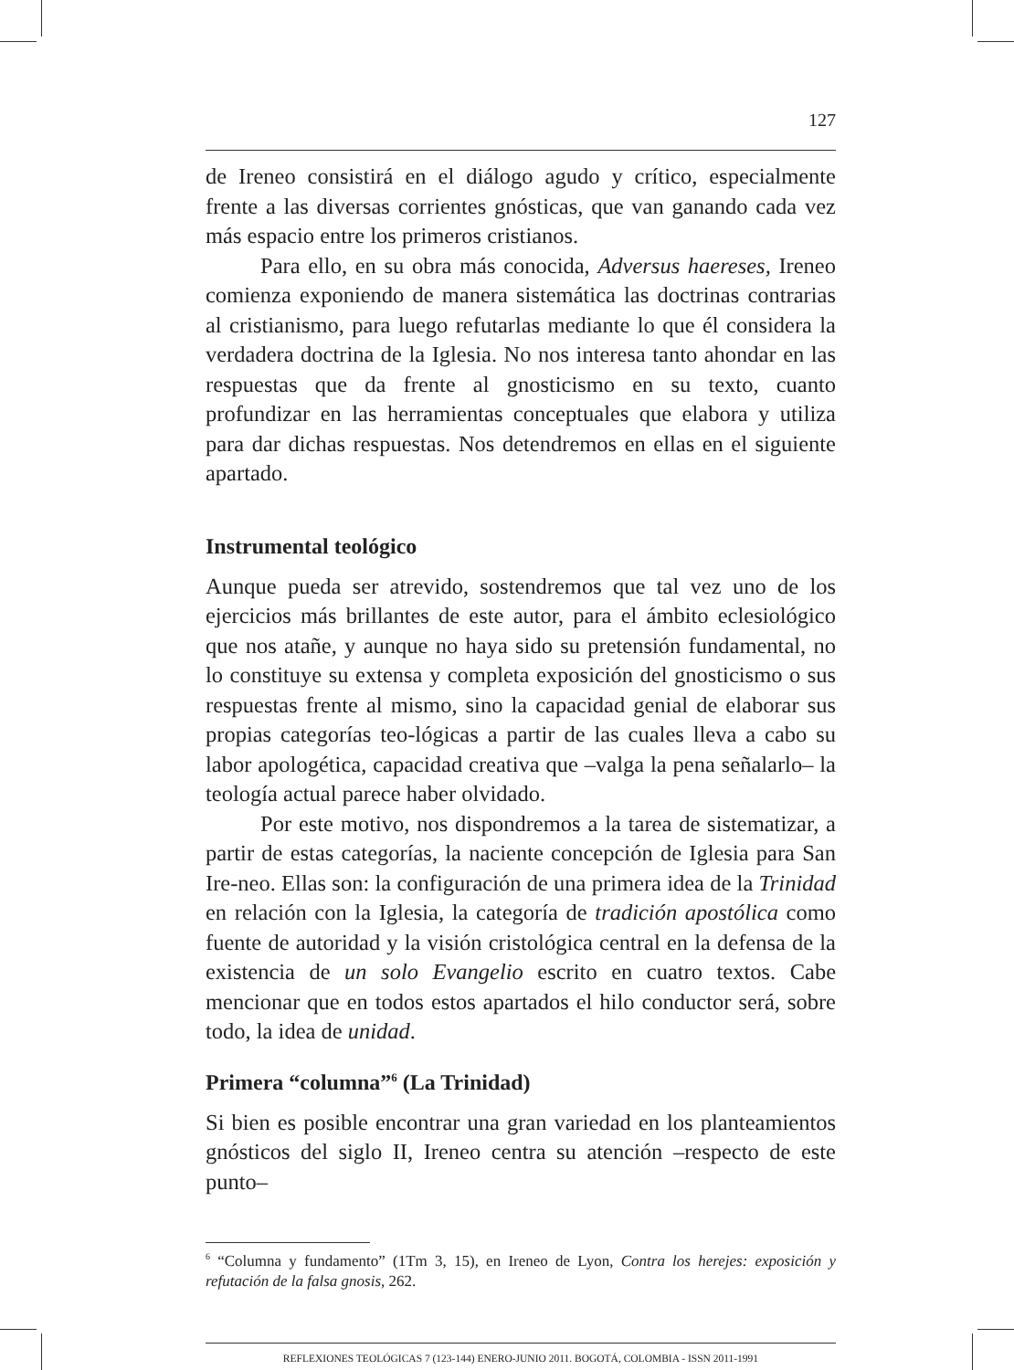127
de Ireneo consistirá en el diálogo agudo y crítico, especialmente frente a las diversas corrientes gnósticas, que van ganando cada vez más espacio entre los primeros cristianos.
Para ello, en su obra más conocida, Adversus haereses, Ireneo comienza exponiendo de manera sistemática las doctrinas contrarias al cristianismo, para luego refutarlas mediante lo que él considera la verdadera doctrina de la Iglesia. No nos interesa tanto ahondar en las respuestas que da frente al gnosticismo en su texto, cuanto profundizar en las herramientas conceptuales que elabora y utiliza para dar dichas respuestas. Nos detendremos en ellas en el siguiente apartado.
Instrumental teológico
Aunque pueda ser atrevido, sostendremos que tal vez uno de los ejercicios más brillantes de este autor, para el ámbito eclesiológico que nos atañe, y aunque no haya sido su pretensión fundamental, no lo constituye su extensa y completa exposición del gnosticismo o sus respuestas frente al mismo, sino la capacidad genial de elaborar sus propias categorías teo-lógicas a partir de las cuales lleva a cabo su labor apologética, capacidad creativa que –valga la pena señalarlo– la teología actual parece haber olvidado.
Por este motivo, nos dispondremos a la tarea de sistematizar, a partir de estas categorías, la naciente concepción de Iglesia para San Ire-neo. Ellas son: la configuración de una primera idea de la Trinidad en relación con la Iglesia, la categoría de tradición apostólica como fuente de autoridad y la visión cristológica central en la defensa de la existencia de un solo Evangelio escrito en cuatro textos. Cabe mencionar que en todos estos apartados el hilo conductor será, sobre todo, la idea de unidad.
Primera “columna”<sup>6</sup> (La Trinidad)
Si bien es posible encontrar una gran variedad en los planteamientos gnósticos del siglo II, Ireneo centra su atención –respecto de este punto–
<sup>6</sup> “Columna y fundamento” (1Tm 3, 15), en Ireneo de Lyon, Contra los herejes: exposición y refutación de la falsa gnosis, 262.
REFLEXIONES TEOLÓGICAS 7 (123-144) ENERO-JUNIO 2011. BOGOTÁ, COLOMBIA - ISSN 2011-1991